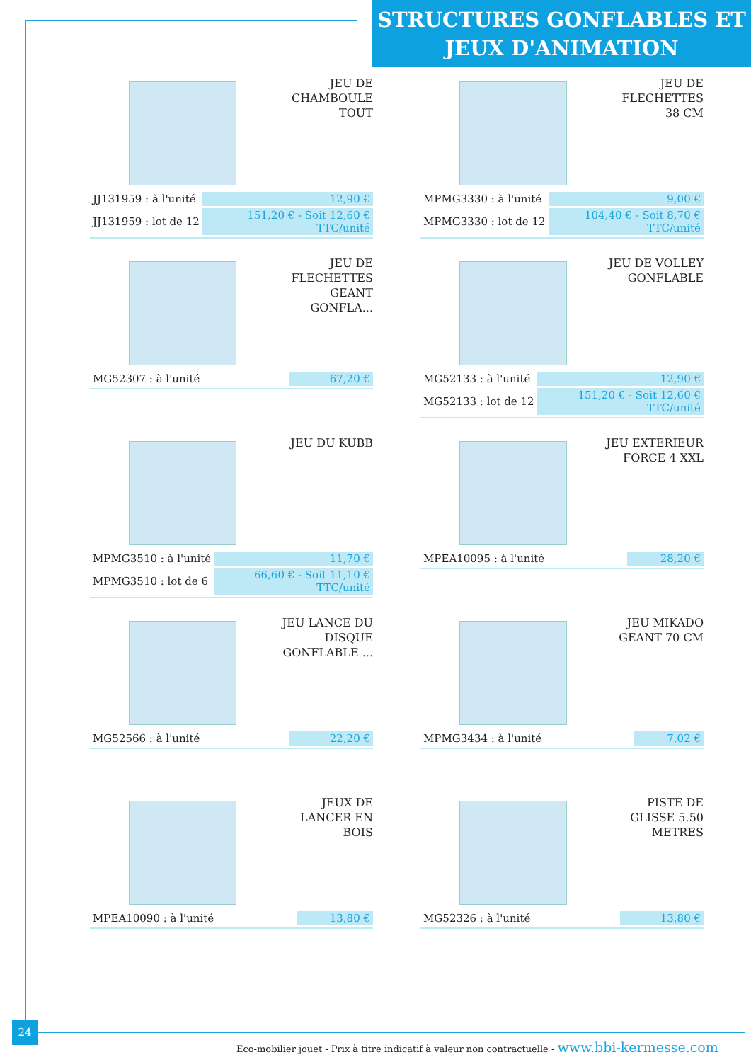STRUCTURES GONFLABLES ET
JEUX D'ANIMATION
JEU DE CHAMBOULE TOUT
| JJ131959 : à l'unité | 12,90 € |
| JJ131959 : lot de 12 | 151,20 € - Soit 12,60 € TTC/unité |
JEU DE FLECHETTES 38 CM
| MPMG3330 : à l'unité | 9,00 € |
| MPMG3330 : lot de 12 | 104,40 € - Soit 8,70 € TTC/unité |
JEU DE FLECHETTES GEANT GONFLA...
| MG52307 : à l'unité | 67,20 € |
JEU DE VOLLEY GONFLABLE
| MG52133 : à l'unité | 12,90 € |
| MG52133 : lot de 12 | 151,20 € - Soit 12,60 € TTC/unité |
JEU DU KUBB
| MPMG3510 : à l'unité | 11,70 € |
| MPMG3510 : lot de 6 | 66,60 € - Soit 11,10 € TTC/unité |
JEU EXTERIEUR FORCE 4 XXL
| MPEA10095 : à l'unité | 28,20 € |
JEU LANCE DU DISQUE GONFLABLE ...
| MG52566 : à l'unité | 22,20 € |
JEU MIKADO GEANT 70 CM
| MPMG3434 : à l'unité | 7,02 € |
JEUX DE LANCER EN BOIS
| MPEA10090 : à l'unité | 13,80 € |
PISTE DE GLISSE 5.50 METRES
| MG52326 : à l'unité | 13,80 € |
24
Eco-mobilier jouet - Prix à titre indicatif à valeur non contractuelle - www.bbi-kermesse.com